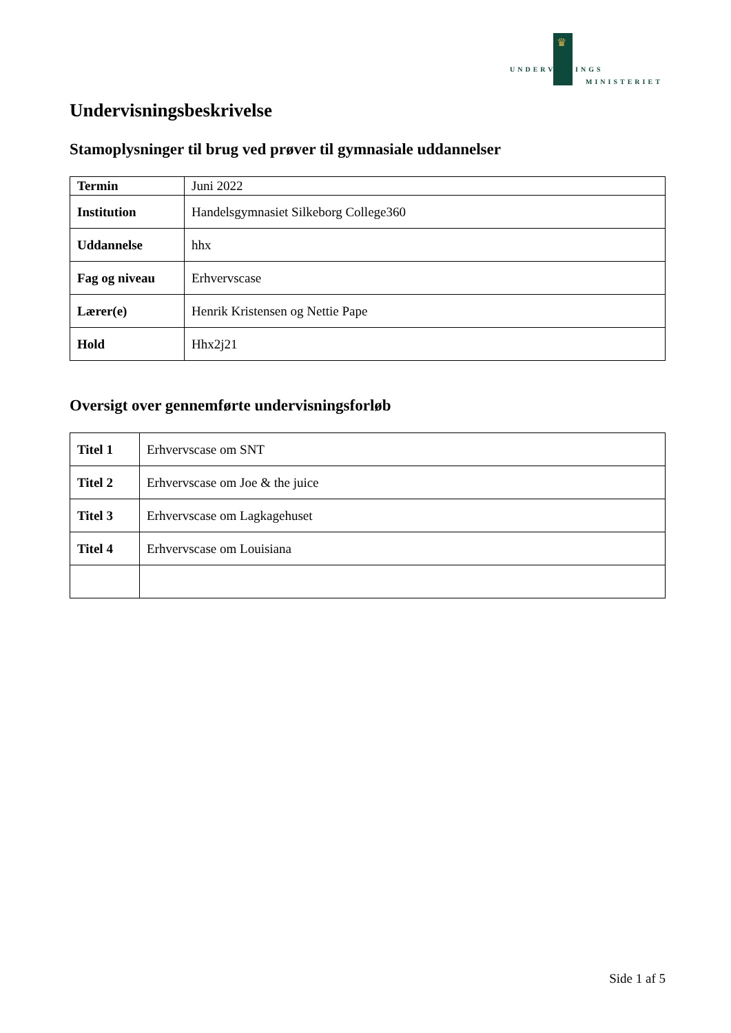♛
UNDERVISNINGS
MINISTERIET
Undervisningsbeskrivelse
Stamoplysninger til brug ved prøver til gymnasiale uddannelser
| Termin | Juni 2022 |
| Institution | Handelsgymnasiet Silkeborg College360 |
| Uddannelse | hhx |
| Fag og niveau | Erhvervscase |
| Lærer(e) | Henrik Kristensen og Nettie Pape |
| Hold | Hhx2j21 |
Oversigt over gennemførte undervisningsforløb
| Titel 1 | Erhvervscase om SNT |
| Titel 2 | Erhvervscase om Joe & the juice |
| Titel 3 | Erhvervscase om Lagkagehuset |
| Titel 4 | Erhvervscase om Louisiana |
Side 1 af 5